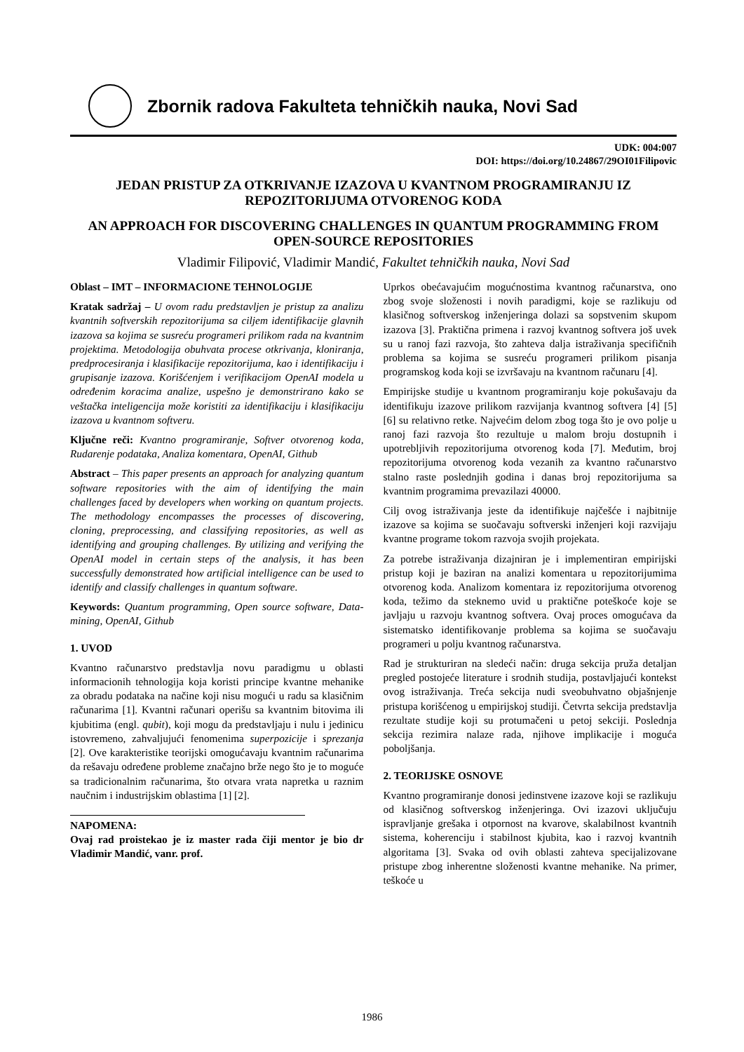Zbornik radova Fakulteta tehničkih nauka, Novi Sad
UDK: 004:007
DOI: https://doi.org/10.24867/29OI01Filipovic
JEDAN PRISTUP ZA OTKRIVANJE IZAZOVA U KVANTNOM PROGRAMIRANJU IZ REPOZITORIJUMA OTVORENOG KODA
AN APPROACH FOR DISCOVERING CHALLENGES IN QUANTUM PROGRAMMING FROM OPEN-SOURCE REPOSITORIES
Vladimir Filipović, Vladimir Mandić, Fakultet tehničkih nauka, Novi Sad
Oblast – IMT – INFORMACIONE TEHNOLOGIJE
Kratak sadržaj – U ovom radu predstavljen je pristup za analizu kvantnih softverskih repozitorijuma sa ciljem identifikacije glavnih izazova sa kojima se susreću programeri prilikom rada na kvantnim projektima. Metodologija obuhvata procese otkrivanja, kloniranja, predprocesiranja i klasifikacije repozitorijuma, kao i identifikaciju i grupisanje izazova. Korišćenjem i verifikacijom OpenAI modela u određenim koracima analize, uspešno je demonstrirano kako se veštačka inteligencija može koristiti za identifikaciju i klasifikaciju izazova u kvantnom softveru.
Ključne reči: Kvantno programiranje, Softver otvorenog koda, Rudarenje podataka, Analiza komentara, OpenAI, Github
Abstract – This paper presents an approach for analyzing quantum software repositories with the aim of identifying the main challenges faced by developers when working on quantum projects. The methodology encompasses the processes of discovering, cloning, preprocessing, and classifying repositories, as well as identifying and grouping challenges. By utilizing and verifying the OpenAI model in certain steps of the analysis, it has been successfully demonstrated how artificial intelligence can be used to identify and classify challenges in quantum software.
Keywords: Quantum programming, Open source software, Data-mining, OpenAI, Github
1. UVOD
Kvantno računarstvo predstavlja novu paradigmu u oblasti informacionih tehnologija koja koristi principe kvantne mehanike za obradu podataka na načine koji nisu mogući u radu sa klasičnim računarima [1]. Kvantni računari operišu sa kvantnim bitovima ili kjubitima (engl. qubit), koji mogu da predstavljaju i nulu i jedinicu istovremeno, zahvaljujući fenomenima superpozicije i sprezanja [2]. Ove karakteristike teorijski omogućavaju kvantnim računarima da rešavaju određene probleme značajno brže nego što je to moguće sa tradicionalnim računarima, što otvara vrata napretka u raznim naučnim i industrijskim oblastima [1] [2].
NAPOMENA:
Ovaj rad proistekao je iz master rada čiji mentor je bio dr Vladimir Mandić, vanr. prof.
Uprkos obećavajućim mogućnostima kvantnog računarstva, ono zbog svoje složenosti i novih paradigmi, koje se razlikuju od klasičnog softverskog inženjeringa dolazi sa sopstvenim skupom izazova [3]. Praktična primena i razvoj kvantnog softvera još uvek su u ranoj fazi razvoja, što zahteva dalja istraživanja specifičnih problema sa kojima se susreću programeri prilikom pisanja programskog koda koji se izvršavaju na kvantnom računaru [4].
Empirijske studije u kvantnom programiranju koje pokušavaju da identifikuju izazove prilikom razvijanja kvantnog softvera [4] [5] [6] su relativno retke. Najvećim delom zbog toga što je ovo polje u ranoj fazi razvoja što rezultuje u malom broju dostupnih i upotrebljivih repozitorijuma otvorenog koda [7]. Međutim, broj repozitorijuma otvorenog koda vezanih za kvantno računarstvo stalno raste poslednjih godina i danas broj repozitorijuma sa kvantnim programima prevazilazi 40000.
Cilj ovog istraživanja jeste da identifikuje najčešće i najbitnije izazove sa kojima se suočavaju softverski inženjeri koji razvijaju kvantne programe tokom razvoja svojih projekata.
Za potrebe istraživanja dizajniran je i implementiran empirijski pristup koji je baziran na analizi komentara u repozitorijumima otvorenog koda. Analizom komentara iz repozitorijuma otvorenog koda, težimo da steknemo uvid u praktične poteškoće koje se javljaju u razvoju kvantnog softvera. Ovaj proces omogućava da sistematsko identifikovanje problema sa kojima se suočavaju programeri u polju kvantnog računarstva.
Rad je strukturiran na sledeći način: druga sekcija pruža detaljan pregled postojeće literature i srodnih studija, postavljajući kontekst ovog istraživanja. Treća sekcija nudi sveobuhvatno objašnjenje pristupa korišćenog u empirijskoj studiji. Četvrta sekcija predstavlja rezultate studije koji su protumačeni u petoj sekciji. Poslednja sekcija rezimira nalaze rada, njihove implikacije i moguća poboljšanja.
2. TEORIJSKE OSNOVE
Kvantno programiranje donosi jedinstvene izazove koji se razlikuju od klasičnog softverskog inženjeringa. Ovi izazovi uključuju ispravljanje grešaka i otpornost na kvarove, skalabilnost kvantnih sistema, koherenciju i stabilnost kjubita, kao i razvoj kvantnih algoritama [3]. Svaka od ovih oblasti zahteva specijalizovane pristupe zbog inherentne složenosti kvantne mehanike. Na primer, teškoće u
1986